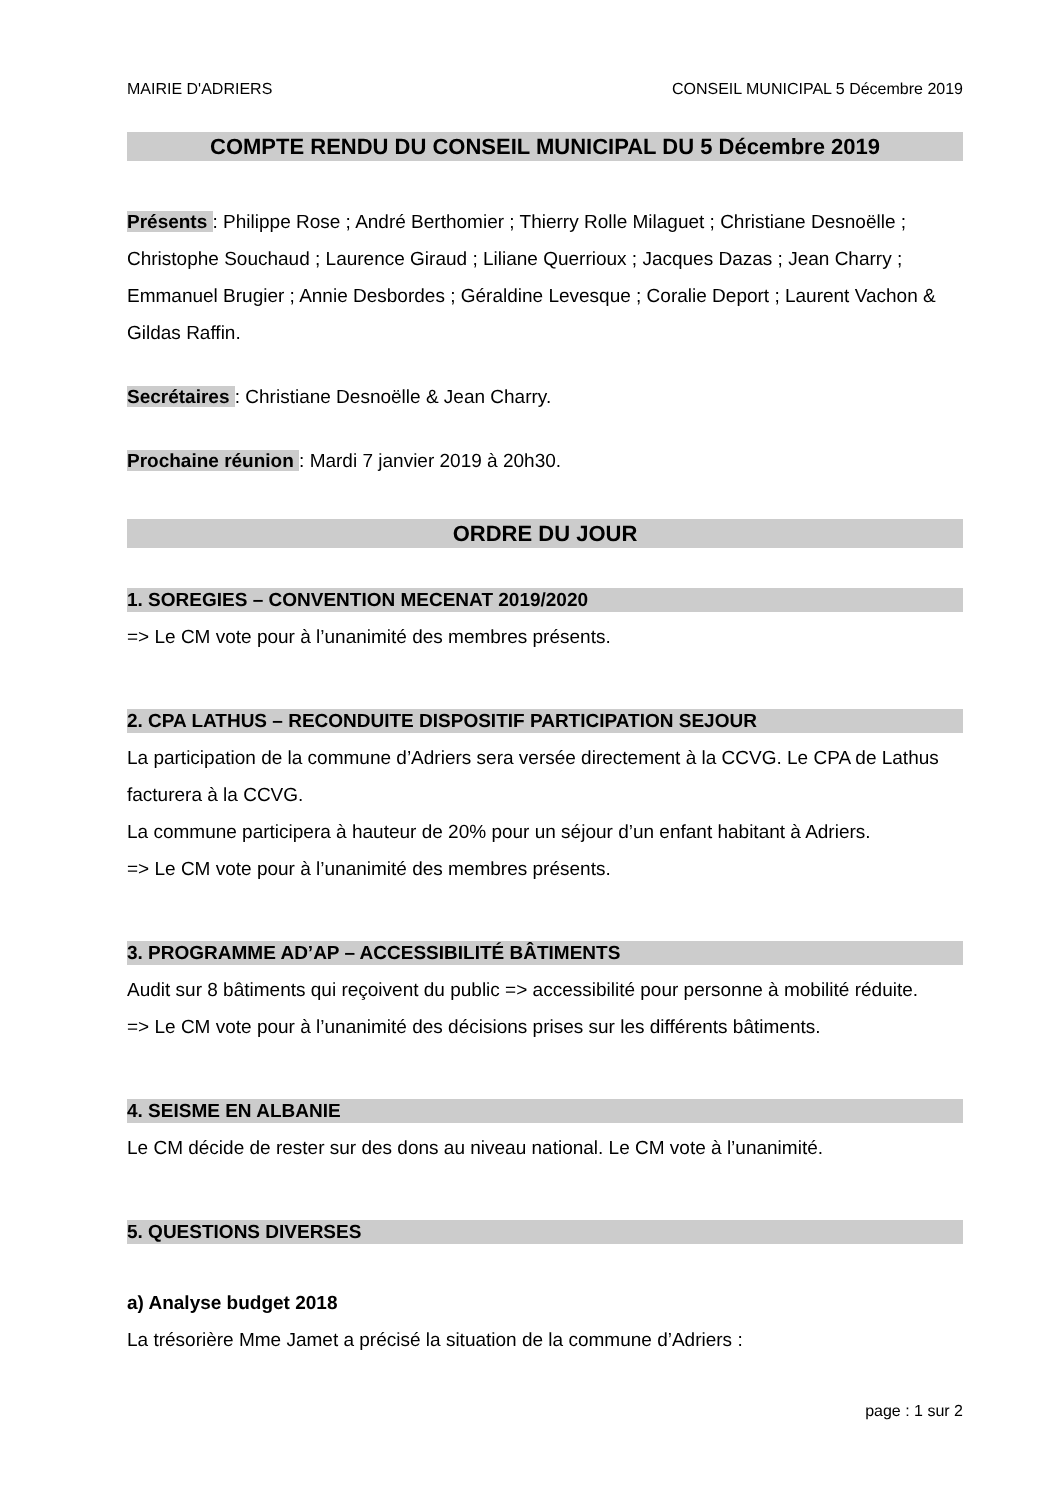MAIRIE D'ADRIERS CONSEIL MUNICIPAL 5 Décembre 2019
COMPTE RENDU DU CONSEIL MUNICIPAL DU 5 Décembre 2019
Présents : Philippe Rose ; André Berthomier ; Thierry Rolle Milaguet ; Christiane Desnoëlle ; Christophe Souchaud ; Laurence Giraud ; Liliane Querrioux ; Jacques Dazas ; Jean Charry ; Emmanuel Brugier ; Annie Desbordes ; Géraldine Levesque ; Coralie Deport ; Laurent Vachon & Gildas Raffin.
Secrétaires : Christiane Desnoëlle & Jean Charry.
Prochaine réunion : Mardi 7 janvier 2019 à 20h30.
ORDRE DU JOUR
1. SOREGIES – CONVENTION MECENAT 2019/2020
=> Le CM vote pour à l’unanimité des membres présents.
2. CPA LATHUS – RECONDUITE DISPOSITIF PARTICIPATION SEJOUR
La participation de la commune d’Adriers sera versée directement à la CCVG. Le CPA de Lathus facturera à la CCVG.
La commune participera à hauteur de 20% pour un séjour d’un enfant habitant à Adriers.
=> Le CM vote pour à l’unanimité des membres présents.
3. PROGRAMME AD’AP – ACCESSIBILITÉ BÂTIMENTS
Audit sur 8 bâtiments qui reçoivent du public => accessibilité pour personne à mobilité réduite.
=> Le CM vote pour à l’unanimité des décisions prises sur les différents bâtiments.
4. SEISME EN ALBANIE
Le CM décide de rester sur des dons au niveau national. Le CM vote à l’unanimité.
5. QUESTIONS DIVERSES
a) Analyse budget 2018
La trésorière Mme Jamet a précisé la situation de la commune d’Adriers :
page : 1 sur 2